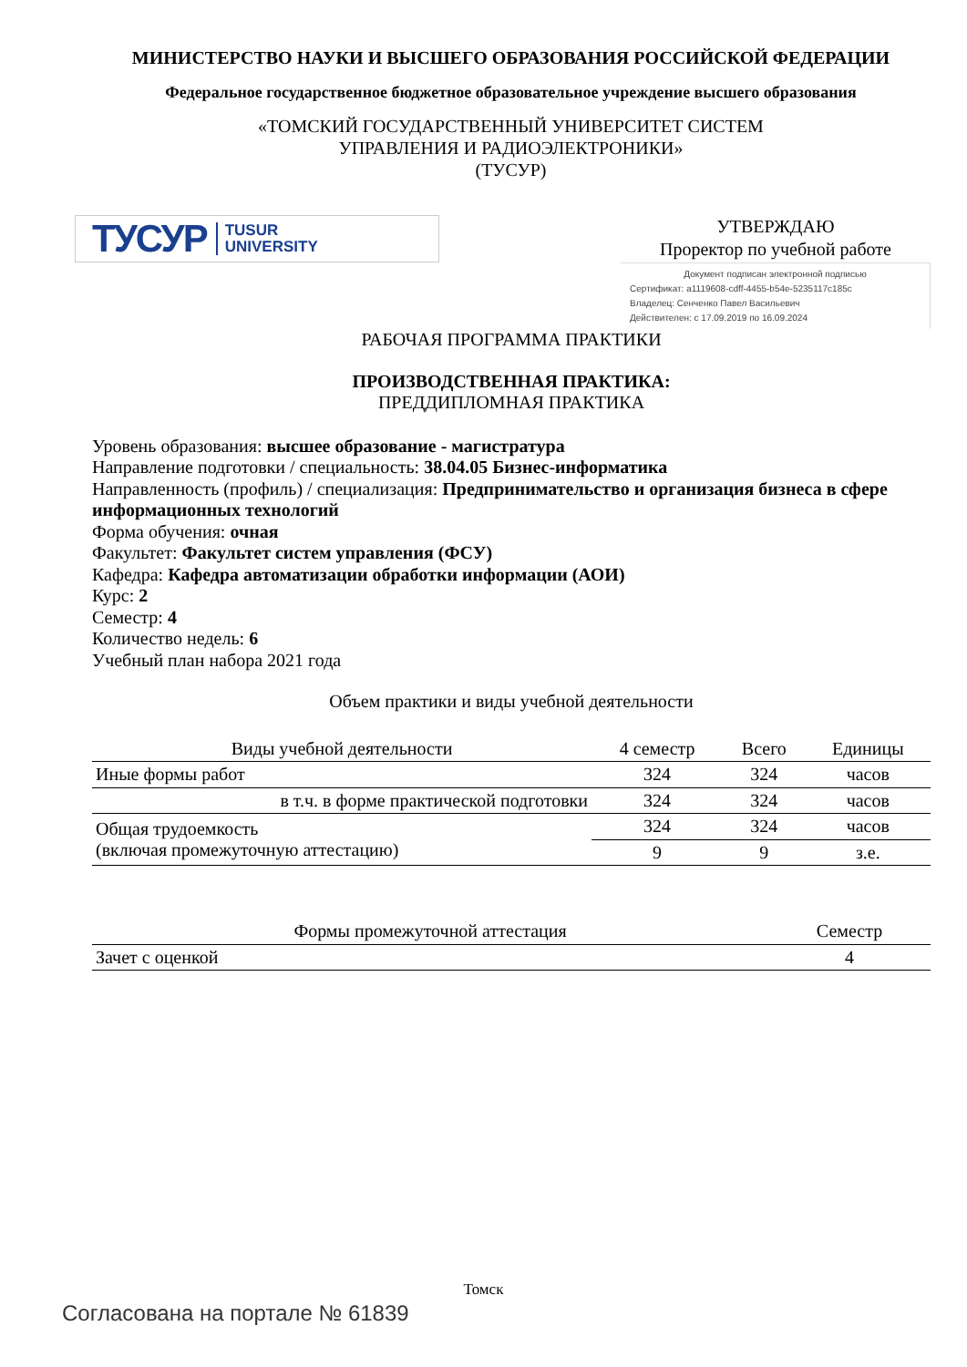МИНИСТЕРСТВО НАУКИ И ВЫСШЕГО ОБРАЗОВАНИЯ РОССИЙСКОЙ ФЕДЕРАЦИИ
Федеральное государственное бюджетное образовательное учреждение высшего образования
«ТОМСКИЙ ГОСУДАРСТВЕННЫЙ УНИВЕРСИТЕТ СИСТЕМ
УПРАВЛЕНИЯ И РАДИОЭЛЕКТРОНИКИ»
(ТУСУР)
ТУСУР TUSUR
UNIVERSITY
УТВЕРЖДАЮ
Проректор по учебной работе
Документ подписан электронной подписью
Сертификат: a1119608-cdff-4455-b54e-5235117c185c
Владелец: Сенченко Павел Васильевич
Действителен: с 17.09.2019 по 16.09.2024
РАБОЧАЯ ПРОГРАММА ПРАКТИКИ
ПРОИЗВОДСТВЕННАЯ ПРАКТИКА:
ПРЕДДИПЛОМНАЯ ПРАКТИКА
Уровень образования: высшее образование - магистратура
Направление подготовки / специальность: 38.04.05 Бизнес-информатика
Направленность (профиль) / специализация: Предпринимательство и организация бизнеса в сфере информационных технологий
Форма обучения: очная
Факультет: Факультет систем управления (ФСУ)
Кафедра: Кафедра автоматизации обработки информации (АОИ)
Курс: 2
Семестр: 4
Количество недель: 6
Учебный план набора 2021 года
Объем практики и виды учебной деятельности
| Виды учебной деятельности | 4 семестр | Всего | Единицы |
| --- | --- | --- | --- |
| Иные формы работ | 324 | 324 | часов |
| в т.ч. в форме практической подготовки | 324 | 324 | часов |
| Общая трудоемкость (включая промежуточную аттестацию) | 324 | 324 | часов |
| | 9 | 9 | з.е. |
| Формы промежуточной аттестация | Семестр |
| --- | --- |
| Зачет с оценкой | 4 |
Томск
Согласована на портале № 61839